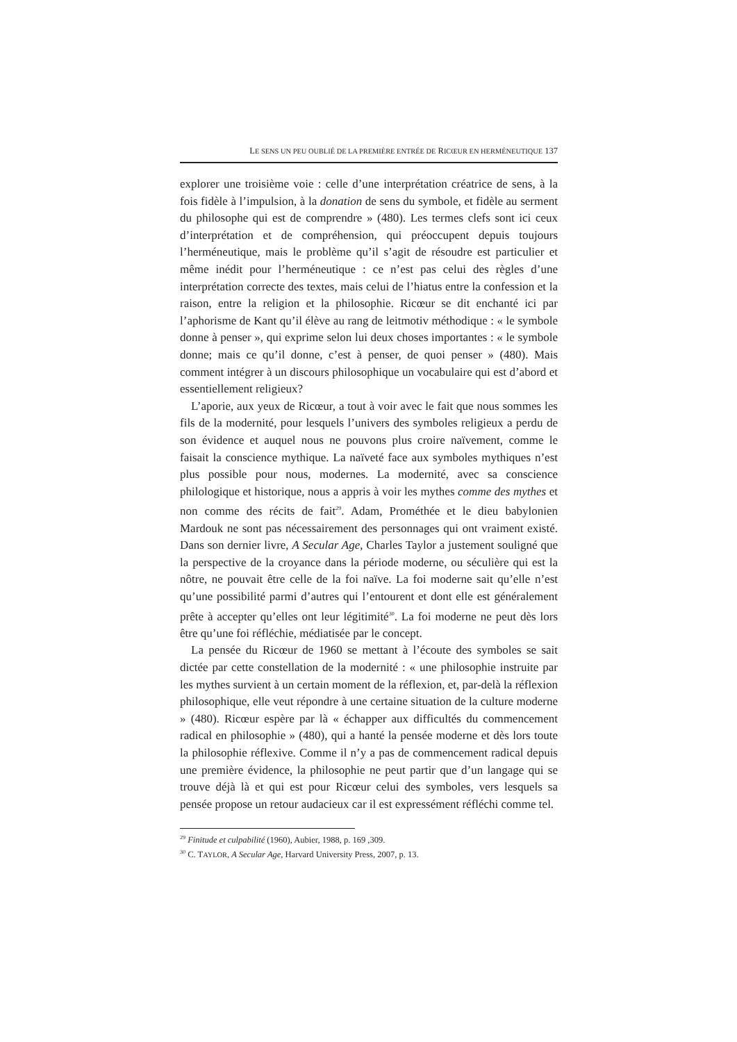LE SENS UN PEU OUBLIÉ DE LA PREMIÈRE ENTRÉE DE RICŒUR EN HERMÉNEUTIQUE 137
explorer une troisième voie : celle d’une interprétation créatrice de sens, à la fois fidèle à l’impulsion, à la donation de sens du symbole, et fidèle au serment du philosophe qui est de comprendre » (480). Les termes clefs sont ici ceux d’interprétation et de compréhension, qui préoccupent depuis toujours l’herméneutique, mais le problème qu’il s’agit de résoudre est particulier et même inédit pour l’herméneutique : ce n’est pas celui des règles d’une interprétation correcte des textes, mais celui de l’hiatus entre la confession et la raison, entre la religion et la philosophie. Ricœur se dit enchanté ici par l’aphorisme de Kant qu’il élève au rang de leitmotiv méthodique : « le symbole donne à penser », qui exprime selon lui deux choses importantes : « le symbole donne; mais ce qu’il donne, c’est à penser, de quoi penser » (480). Mais comment intégrer à un discours philosophique un vocabulaire qui est d’abord et essentiellement religieux?
L’aporie, aux yeux de Ricœur, a tout à voir avec le fait que nous sommes les fils de la modernité, pour lesquels l’univers des symboles religieux a perdu de son évidence et auquel nous ne pouvons plus croire naïvement, comme le faisait la conscience mythique. La naïveté face aux symboles mythiques n’est plus possible pour nous, modernes. La modernité, avec sa conscience philologique et historique, nous a appris à voir les mythes comme des mythes et non comme des récits de fait<sup>29</sup>. Adam, Prométhée et le dieu babylonien Mardouk ne sont pas nécessairement des personnages qui ont vraiment existé. Dans son dernier livre, A Secular Age, Charles Taylor a justement souligné que la perspective de la croyance dans la période moderne, ou séculière qui est la nôtre, ne pouvait être celle de la foi naïve. La foi moderne sait qu’elle n’est qu’une possibilité parmi d’autres qui l’entourent et dont elle est généralement prête à accepter qu’elles ont leur légitimité<sup>30</sup>. La foi moderne ne peut dès lors être qu’une foi réfléchie, médiatisée par le concept.
La pensée du Ricœur de 1960 se mettant à l’écoute des symboles se sait dictée par cette constellation de la modernité : « une philosophie instruite par les mythes survient à un certain moment de la réflexion, et, par-delà la réflexion philosophique, elle veut répondre à une certaine situation de la culture moderne » (480). Ricœur espère par là « échapper aux difficultés du commencement radical en philosophie » (480), qui a hanté la pensée moderne et dès lors toute la philosophie réflexive. Comme il n’y a pas de commencement radical depuis une première évidence, la philosophie ne peut partir que d’un langage qui se trouve déjà là et qui est pour Ricœur celui des symboles, vers lesquels sa pensée propose un retour audacieux car il est expressément réfléchi comme tel.
<sup>29</sup> Finitude et culpabilité (1960), Aubier, 1988, p. 169 ,309.
<sup>30</sup> C. TAYLOR, A Secular Age, Harvard University Press, 2007, p. 13.